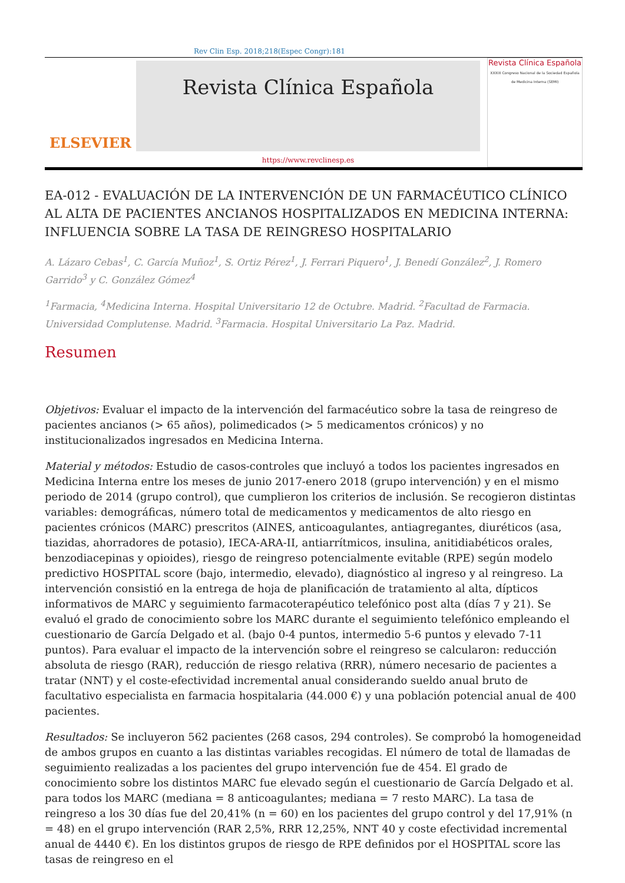Rev Clin Esp. 2018;218(Espec Congr):181
ELSEVIER
Revista Clínica Española
https://www.revclinesp.es
Revista Clínica Española
XXXIX Congreso Nacional de la Sociedad Española de Medicina Interna (SEMI)
EA-012 - EVALUACIÓN DE LA INTERVENCIÓN DE UN FARMACÉUTICO CLÍNICO AL ALTA DE PACIENTES ANCIANOS HOSPITALIZADOS EN MEDICINA INTERNA: INFLUENCIA SOBRE LA TASA DE REINGRESO HOSPITALARIO
A. Lázaro Cebas<sup>1</sup>, C. García Muñoz<sup>1</sup>, S. Ortiz Pérez<sup>1</sup>, J. Ferrari Piquero<sup>1</sup>, J. Benedí González<sup>2</sup>, J. Romero Garrido<sup>3</sup> y C. González Gómez<sup>4</sup>
<sup>1</sup> Farmacia, <sup>4</sup>Medicina Interna. Hospital Universitario 12 de Octubre. Madrid. <sup>2</sup>Facultad de Farmacia. Universidad Complutense. Madrid. <sup>3</sup>Farmacia. Hospital Universitario La Paz. Madrid.
Resumen
Objetivos: Evaluar el impacto de la intervención del farmacéutico sobre la tasa de reingreso de pacientes ancianos (> 65 años), polimedicados (> 5 medicamentos crónicos) y no institucionalizados ingresados en Medicina Interna.
Material y métodos: Estudio de casos-controles que incluyó a todos los pacientes ingresados en Medicina Interna entre los meses de junio 2017-enero 2018 (grupo intervención) y en el mismo periodo de 2014 (grupo control), que cumplieron los criterios de inclusión. Se recogieron distintas variables: demográficas, número total de medicamentos y medicamentos de alto riesgo en pacientes crónicos (MARC) prescritos (AINES, anticoagulantes, antiagregantes, diuréticos (asa, tiazidas, ahorradores de potasio), IECA-ARA-II, antiarrítmicos, insulina, anitidiabéticos orales, benzodiacepinas y opioides), riesgo de reingreso potencialmente evitable (RPE) según modelo predictivo HOSPITAL score (bajo, intermedio, elevado), diagnóstico al ingreso y al reingreso. La intervención consistió en la entrega de hoja de planificación de tratamiento al alta, dípticos informativos de MARC y seguimiento farmacoterapéutico telefónico post alta (días 7 y 21). Se evaluó el grado de conocimiento sobre los MARC durante el seguimiento telefónico empleando el cuestionario de García Delgado et al. (bajo 0-4 puntos, intermedio 5-6 puntos y elevado 7-11 puntos). Para evaluar el impacto de la intervención sobre el reingreso se calcularon: reducción absoluta de riesgo (RAR), reducción de riesgo relativa (RRR), número necesario de pacientes a tratar (NNT) y el coste-efectividad incremental anual considerando sueldo anual bruto de facultativo especialista en farmacia hospitalaria (44.000 €) y una población potencial anual de 400 pacientes.
Resultados: Se incluyeron 562 pacientes (268 casos, 294 controles). Se comprobó la homogeneidad de ambos grupos en cuanto a las distintas variables recogidas. El número de total de llamadas de seguimiento realizadas a los pacientes del grupo intervención fue de 454. El grado de conocimiento sobre los distintos MARC fue elevado según el cuestionario de García Delgado et al. para todos los MARC (mediana = 8 anticoagulantes; mediana = 7 resto MARC). La tasa de reingreso a los 30 días fue del 20,41% (n = 60) en los pacientes del grupo control y del 17,91% (n = 48) en el grupo intervención (RAR 2,5%, RRR 12,25%, NNT 40 y coste efectividad incremental anual de 4440 €). En los distintos grupos de riesgo de RPE definidos por el HOSPITAL score las tasas de reingreso en el